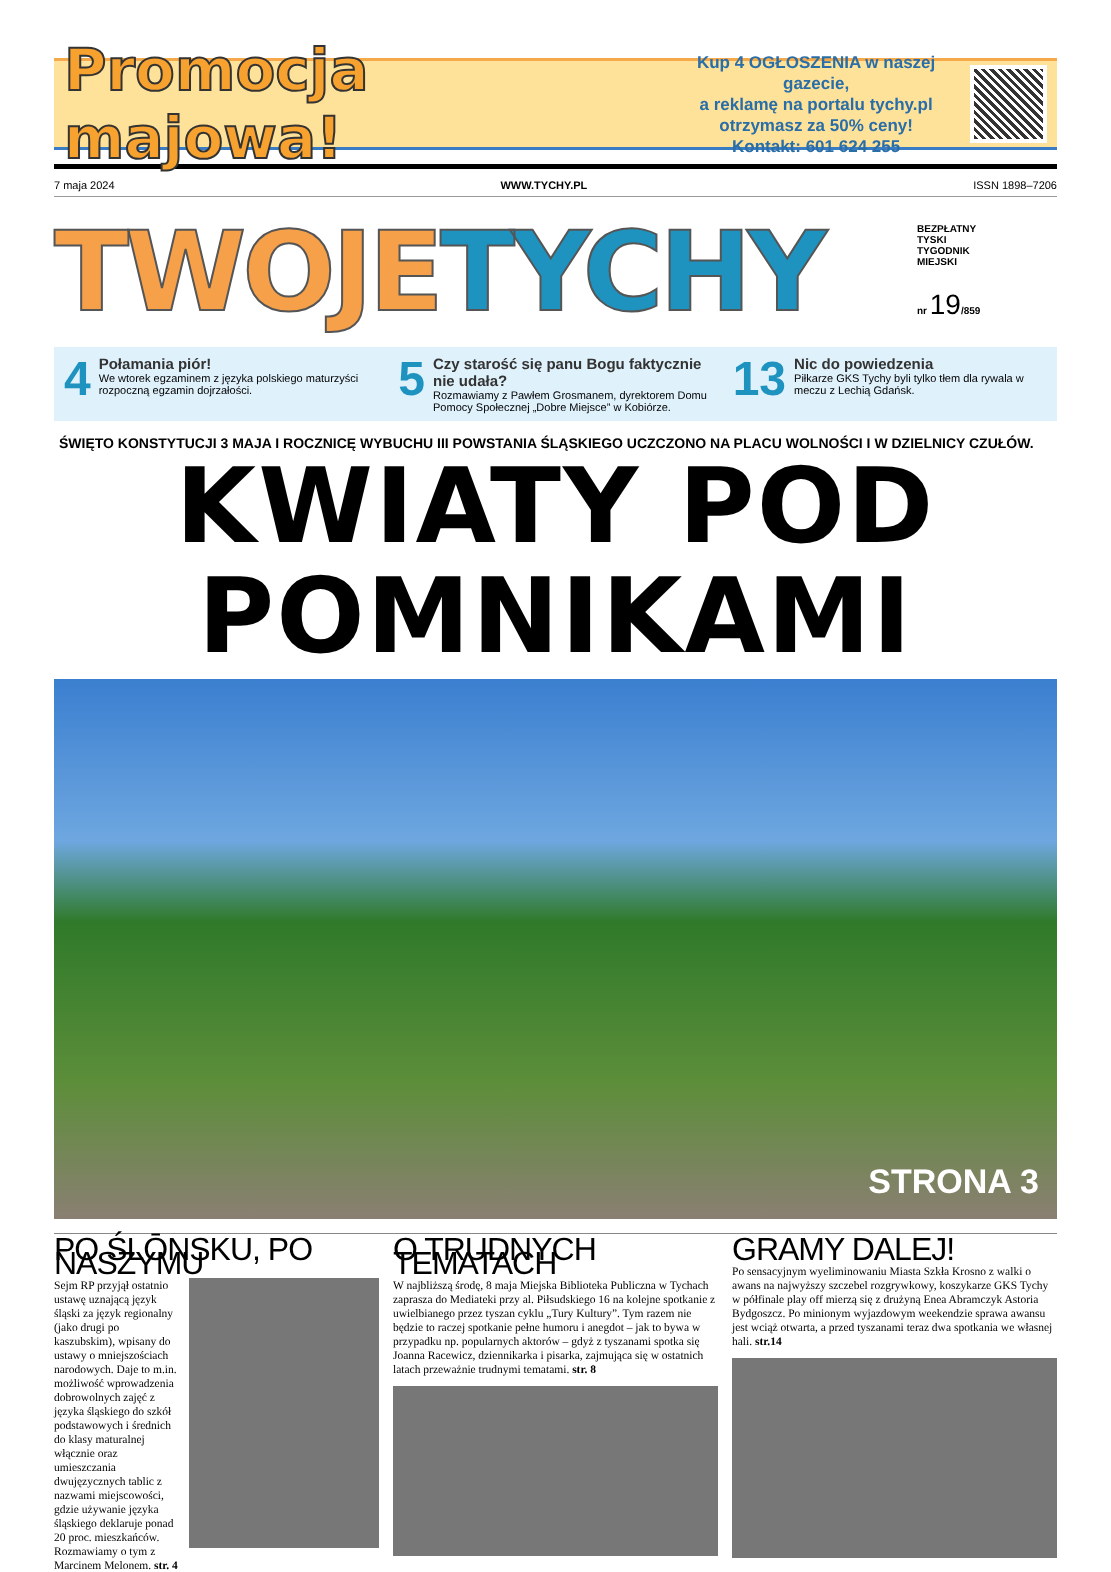Promocja majowa!
Kup 4 OGŁOSZENIA w naszej gazecie,
a reklamę na portalu tychy.pl
otrzymasz za 50% ceny!
Kontakt: 601 624 255
7 maja 2024 WWW.TYCHY.PL ISSN 1898–7206
TWOJE TYCHY
BEZPŁATNY
TYSKI
TYGODNIK
MIEJSKI
nr 19/859
4 Połamania piór!
We wtorek egzaminem z języka polskiego maturzyści rozpoczną egzamin dojrzałości.
5 Czy starość się panu Bogu faktycznie nie udała?
Rozmawiamy z Pawłem Grosmanem, dyrektorem Domu Pomocy Społecznej „Dobre Miejsce” w Kobiórze.
13 Nic do powiedzenia
Piłkarze GKS Tychy byli tylko tłem dla rywala w meczu z Lechią Gdańsk.
ŚWIĘTO KONSTYTUCJI 3 MAJA I ROCZNICĘ WYBUCHU III POWSTANIA ŚLĄSKIEGO UCZCZONO NA PLACU WOLNOŚCI I W DZIELNICY CZUŁÓW.
KWIATY POD POMNIKAMI
STRONA 3
PO ŚLŌNSKU, PO NASZYMU
Sejm RP przyjął ostatnio ustawę uznającą język śląski za język regionalny (jako drugi po kaszubskim), wpisany do ustawy o mniejszościach narodowych. Daje to m.in. możliwość wprowadzenia dobrowolnych zajęć z języka śląskiego do szkół podstawowych i średnich do klasy maturalnej włącznie oraz umieszczania dwujęzycznych tablic z nazwami miejscowości, gdzie używanie języka śląskiego deklaruje ponad 20 proc. mieszkańców. Rozmawiamy o tym z Marcinem Melonem. str. 4
O TRUDNYCH TEMATACH
W najbliższą środę, 8 maja Miejska Biblioteka Publiczna w Tychach zaprasza do Mediateki przy al. Piłsudskiego 16 na kolejne spotkanie z uwielbianego przez tyszan cyklu „Tury Kultury”. Tym razem nie będzie to raczej spotkanie pełne humoru i anegdot – jak to bywa w przypadku np. popularnych aktorów – gdyż z tyszanami spotka się Joanna Racewicz, dziennikarka i pisarka, zajmująca się w ostatnich latach przeważnie trudnymi tematami. str. 8
GRAMY DALEJ!
Po sensacyjnym wyeliminowaniu Miasta Szkła Krosno z walki o awans na najwyższy szczebel rozgrywkowy, koszykarze GKS Tychy w półfinale play off mierzą się z drużyną Enea Abramczyk Astoria Bydgoszcz. Po minionym wyjazdowym weekendzie sprawa awansu jest wciąż otwarta, a przed tyszanami teraz dwa spotkania we własnej hali. str.14